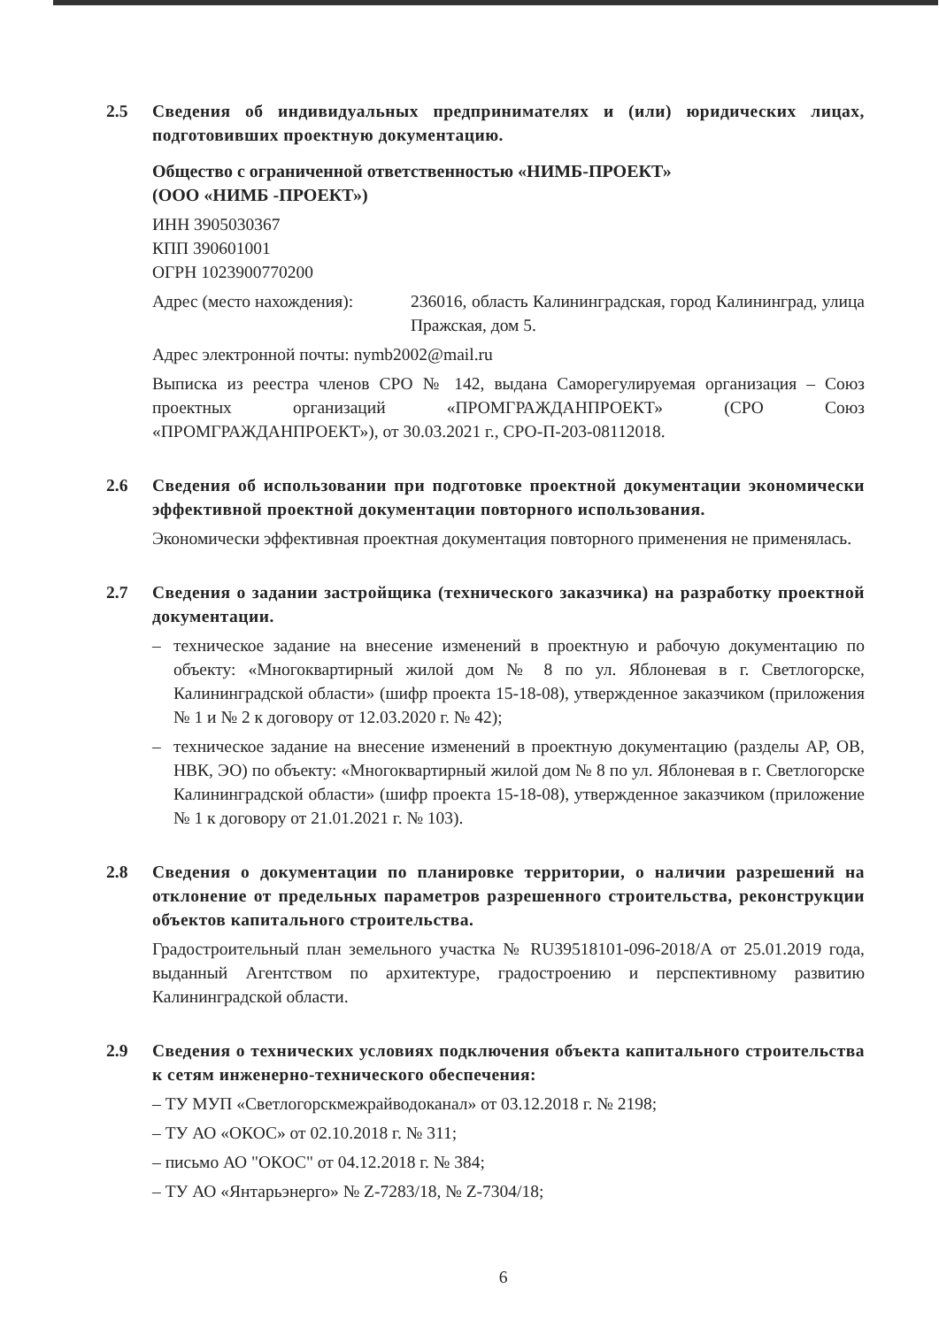2.5 Сведения об индивидуальных предпринимателях и (или) юридических лицах, подготовивших проектную документацию.
Общество с ограниченной ответственностью «НИМБ-ПРОЕКТ»
(ООО «НИМБ -ПРОЕКТ»)
ИНН 3905030367
КПП 390601001
ОГРН 1023900770200
Адрес (место нахождения):
236016, область Калининградская, город Калининград, улица Пражская, дом 5.
Адрес электронной почты: nymb2002@mail.ru
Выписка из реестра членов СРО № 142, выдана Саморегулируемая организация – Союз проектных организаций «ПРОМГРАЖДАНПРОЕКТ» (СРО Союз «ПРОМГРАЖДАНПРОЕКТ»), от 30.03.2021 г., СРО-П-203-08112018.
2.6 Сведения об использовании при подготовке проектной документации экономически эффективной проектной документации повторного использования.
Экономически эффективная проектная документация повторного применения не применялась.
2.7 Сведения о задании застройщика (технического заказчика) на разработку проектной документации.
– техническое задание на внесение изменений в проектную и рабочую документацию по объекту: «Многоквартирный жилой дом № 8 по ул. Яблоневая в г. Светлогорске, Калининградской области» (шифр проекта 15-18-08), утвержденное заказчиком (приложения № 1 и № 2 к договору от 12.03.2020 г. № 42);
– техническое задание на внесение изменений в проектную документацию (разделы АР, ОВ, НВК, ЭО) по объекту: «Многоквартирный жилой дом № 8 по ул. Яблоневая в г. Светлогорске Калининградской области» (шифр проекта 15-18-08), утвержденное заказчиком (приложение № 1 к договору от 21.01.2021 г. № 103).
2.8 Сведения о документации по планировке территории, о наличии разрешений на отклонение от предельных параметров разрешенного строительства, реконструкции объектов капитального строительства.
Градостроительный план земельного участка № RU39518101-096-2018/А от 25.01.2019 года, выданный Агентством по архитектуре, градостроению и перспективному развитию Калининградской области.
2.9 Сведения о технических условиях подключения объекта капитального строительства к сетям инженерно-технического обеспечения:
– ТУ МУП «Светлогорскмежрайводоканал» от 03.12.2018 г. № 2198;
– ТУ АО «ОКОС» от 02.10.2018 г. № 311;
– письмо АО "ОКОС" от 04.12.2018 г. № 384;
– ТУ АО «Янтарьэнерго» № Z-7283/18, № Z-7304/18;
6